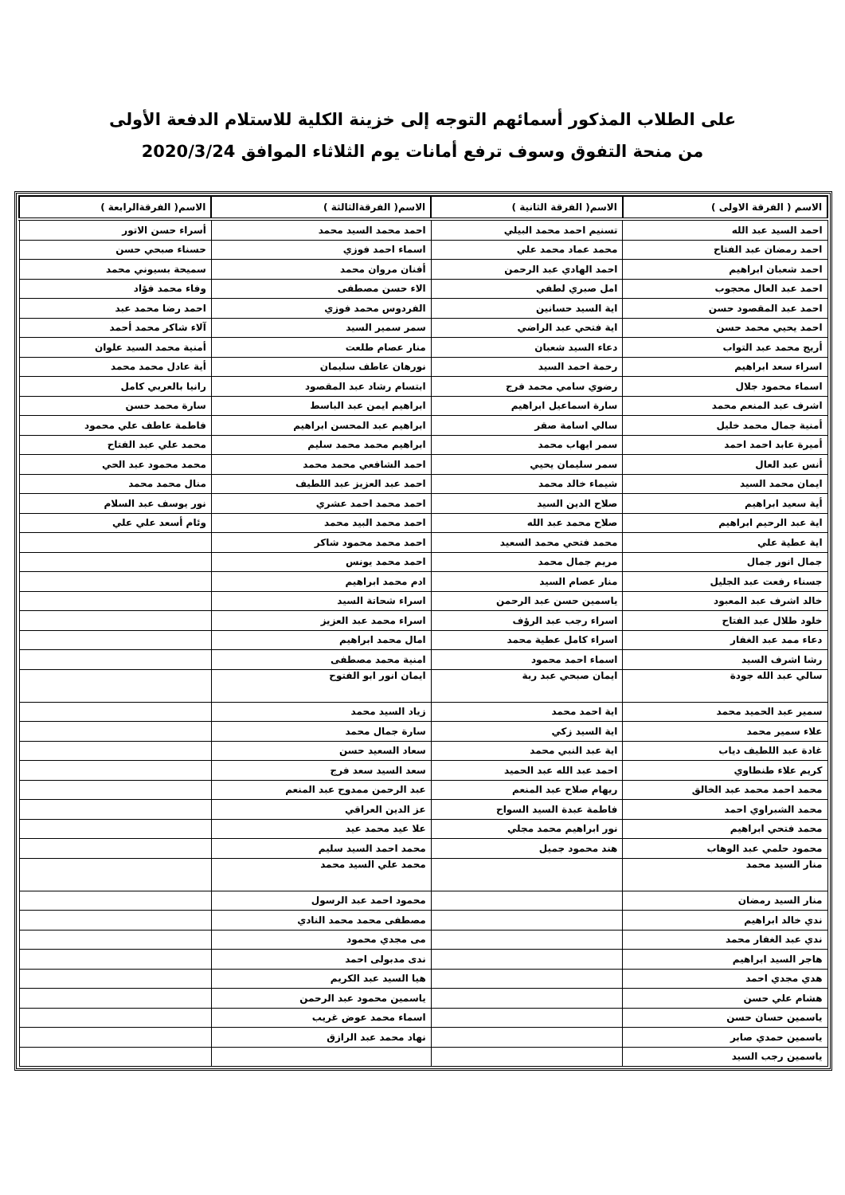على الطلاب المذكور أسمائهم التوجه إلى خزينة الكلية للاستلام الدفعة الأولى
من منحة التفوق وسوف ترفع أمانات يوم الثلاثاء الموافق 2020/3/24
| الاسم ( الفرقة الاولى ) | الاسم( الفرقة الثانية ) | الاسم( الفرقةالثالثة ) | الاسم( الفرقةالرابعة ) |
| --- | --- | --- | --- |
| احمد السيد عبد الله | تسنيم احمد محمد البيلي | احمد محمد السيد محمد | أسراء حسن الاتور |
| احمد رمضان عبد الفتاح | محمد عماد محمد علي | اسماء احمد فوزي | حسناء صبحي حسن |
| احمد شعبان ابراهيم | احمد الهادي عبد الرحمن | أفنان مروان محمد | سميحة بسيوني محمد |
| احمد عبد العال محجوب | امل صبري لطفي | الاء حسن مصطفى | وفاء محمد فؤاد |
| احمد عبد المقصود حسن | اية السيد حسانين | الفردوس محمد فوزي | احمد رضا محمد عبد |
| احمد يحيي محمد حسن | اية فتحي عبد الراضي | سمر سمير السيد | آلاء شاكر محمد أحمد |
| أريج محمد عبد التواب | دعاء السيد شعبان | منار عصام طلعت | أمنية محمد السيد علوان |
| اسراء سعد ابراهيم | رحمة احمد السيد | نورهان عاطف سليمان | أية عادل محمد محمد |
| اسماء محمود جلال | رضوي سامي محمد فرج | ابتسام رشاد عبد المقصود | رانيا بالعربي كامل |
| اشرف عبد المنعم محمد | سارة اسماعيل ابراهيم | ابراهيم ايمن عبد الباسط | سارة محمد حسن |
| أمنية جمال محمد خليل | سالي اسامة صقر | ابراهيم عبد المحسن ابراهيم | فاطمة عاطف علي محمود |
| أميرة عابد احمد احمد | سمر ايهاب محمد | ابراهيم محمد محمد سليم | محمد علي عبد الفتاح |
| أنس عبد العال | سمر سليمان يحيي | احمد الشافعي محمد محمد | محمد محمود عبد الحي |
| ايمان محمد السيد | شيماء خالد محمد | احمد عبد العزيز عبد اللطيف | منال محمد محمد |
| أية سعيد ابراهيم | صلاح الدين السيد | احمد محمد احمد عشري | نور يوسف عبد السلام |
| اية عبد الرحيم ابراهيم | صلاح محمد عبد الله | احمد محمد البيد محمد | وئام أسعد علي علي |
| اية عطية علي | محمد فتحي محمد السعيد | احمد محمد محمود شاكر | |
| جمال انور جمال | مريم جمال محمد | احمد محمد يونس | |
| جسناء رفعت عبد الجليل | منار عصام السيد | ادم محمد ابراهيم | |
| خالد اشرف عبد المعبود | ياسمين حسن عبد الرحمن | اسراء شحاتة السيد | |
| خلود طلال عبد الفتاح | اسراء رجب عبد الرؤف | اسراء محمد عبد العزيز | |
| دعاء ممد عبد الغفار | اسراء كامل عطية محمد | امال محمد ابراهيم | |
| رشا اشرف السيد | اسماء احمد محمود | امنية محمد مصطفى | |
| سالي عبد الله جودة | ايمان صبحي عبد ربة | ايمان انور ابو الفتوح | |
| سمير عبد الحميد محمد | اية احمد محمد | زياد السيد محمد | |
| علاء سمير محمد | اية السيد زكي | سارة جمال محمد | |
| غادة عبد اللطيف دياب | اية عبد النبي محمد | سعاد السعيد حسن | |
| كريم علاء طنطاوي | احمد عبد الله عبد الحميد | سعد السيد سعد فرج | |
| محمد احمد محمد عبد الخالق | ريهام صلاح عبد المنعم | عبد الرحمن ممدوح عبد المنعم | |
| محمد الشبراوي احمد | فاطمة عبدة السيد السواح | عز الدين العراقي | |
| محمد فتحي ابراهيم | نور ابراهيم محمد مجلي | علا عيد محمد عيد | |
| محمود حلمي عبد الوهاب | هند محمود جميل | محمد احمد السيد سليم | |
| منار السيد محمد | | محمد علي السيد محمد | |
| منار السيد رمضان | | محمود احمد عبد الرسول | |
| ندي خالد ابراهيم | | مصطفى محمد محمد النادي | |
| ندي عبد الغفار محمد | | مى مجدي محمود | |
| هاجر السيد ابراهيم | | ندى مدبولى احمد | |
| هدي مجدي احمد | | هيا السيد عبد الكريم | |
| هشام علي حسن | | ياسمين محمود عبد الرحمن | |
| ياسمين حسان حسن | | اسماء محمد عوض غريب | |
| ياسمين حمدي صابر | | نهاد محمد عبد الرازق | |
| ياسمين رجب السيد | | | |